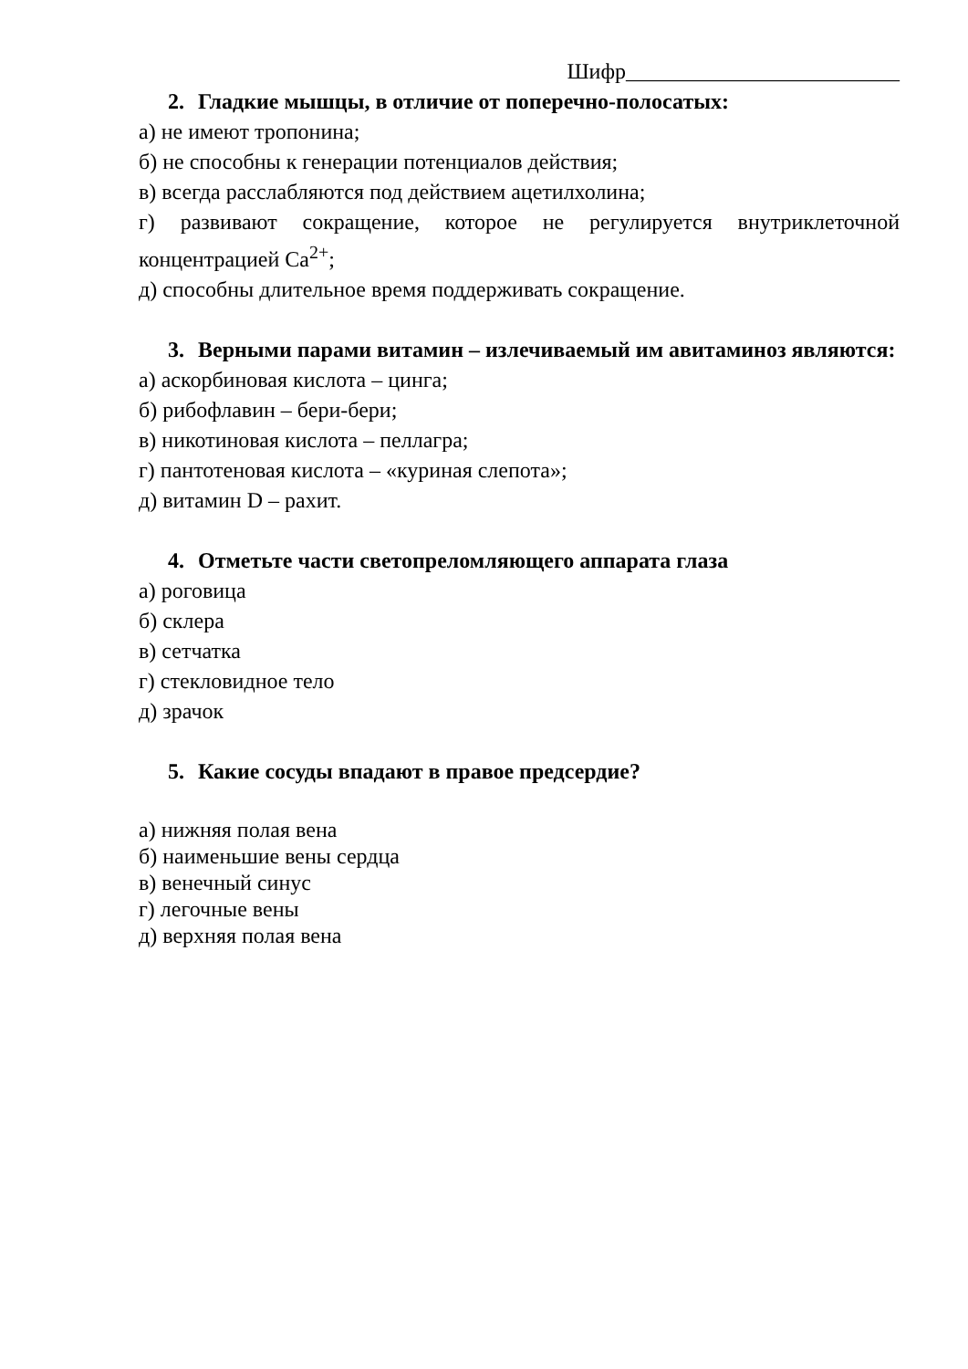Шифр_________________________
2. Гладкие мышцы, в отличие от поперечно-полосатых:
а) не имеют тропонина;
б) не способны к генерации потенциалов действия;
в) всегда расслабляются под действием ацетилхолина;
г) развивают сокращение, которое не регулируется внутриклеточной концентрацией Ca<sup>2+</sup>;
д) способны длительное время поддерживать сокращение.
3. Верными парами витамин – излечиваемый им авитаминоз являются:
а) аскорбиновая кислота – цинга;
б) рибофлавин – бери-бери;
в) никотиновая кислота – пеллагра;
г) пантотеновая кислота – «куриная слепота»;
д) витамин D – рахит.
4. Отметьте части светопреломляющего аппарата глаза
а) роговица
б) склера
в) сетчатка
г) стекловидное тело
д) зрачок
5. Какие сосуды впадают в правое предсердие?
а) нижняя полая вена
б) наименьшие вены сердца
в) венечный синус
г) легочные вены
д) верхняя полая вена